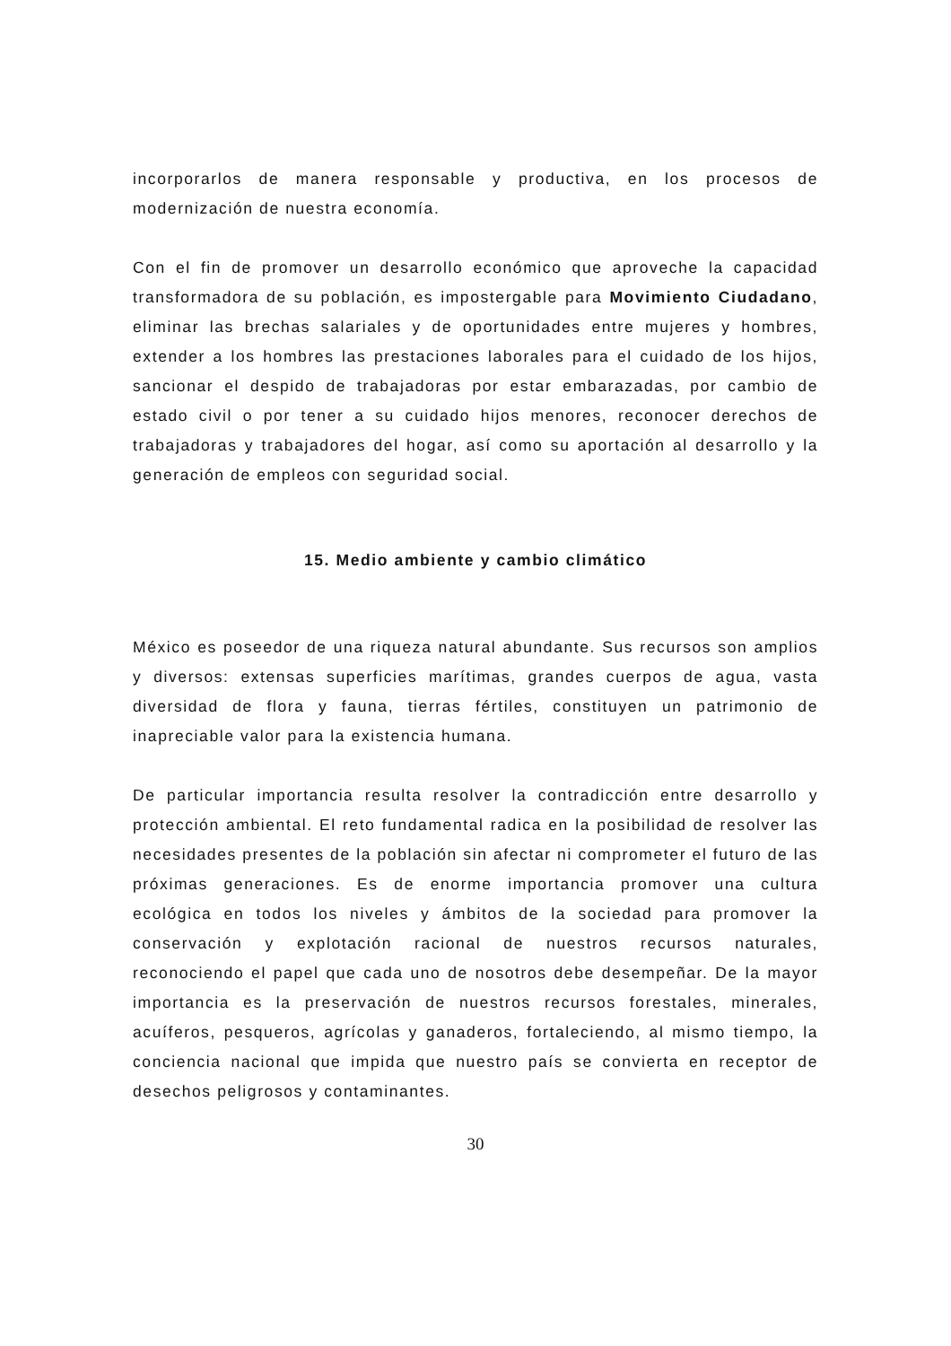incorporarlos de manera responsable y productiva, en los procesos de modernización de nuestra economía.
Con el fin de promover un desarrollo económico que aproveche la capacidad transformadora de su población, es impostergable para Movimiento Ciudadano, eliminar las brechas salariales y de oportunidades entre mujeres y hombres, extender a los hombres las prestaciones laborales para el cuidado de los hijos, sancionar el despido de trabajadoras por estar embarazadas, por cambio de estado civil o por tener a su cuidado hijos menores, reconocer derechos de trabajadoras y trabajadores del hogar, así como su aportación al desarrollo y la generación de empleos con seguridad social.
15. Medio ambiente y cambio climático
México es poseedor de una riqueza natural abundante. Sus recursos son amplios y diversos: extensas superficies marítimas, grandes cuerpos de agua, vasta diversidad de flora y fauna, tierras fértiles, constituyen un patrimonio de inapreciable valor para la existencia humana.
De particular importancia resulta resolver la contradicción entre desarrollo y protección ambiental. El reto fundamental radica en la posibilidad de resolver las necesidades presentes de la población sin afectar ni comprometer el futuro de las próximas generaciones. Es de enorme importancia promover una cultura ecológica en todos los niveles y ámbitos de la sociedad para promover la conservación y explotación racional de nuestros recursos naturales, reconociendo el papel que cada uno de nosotros debe desempeñar. De la mayor importancia es la preservación de nuestros recursos forestales, minerales, acuíferos, pesqueros, agrícolas y ganaderos, fortaleciendo, al mismo tiempo, la conciencia nacional que impida que nuestro país se convierta en receptor de desechos peligrosos y contaminantes.
30